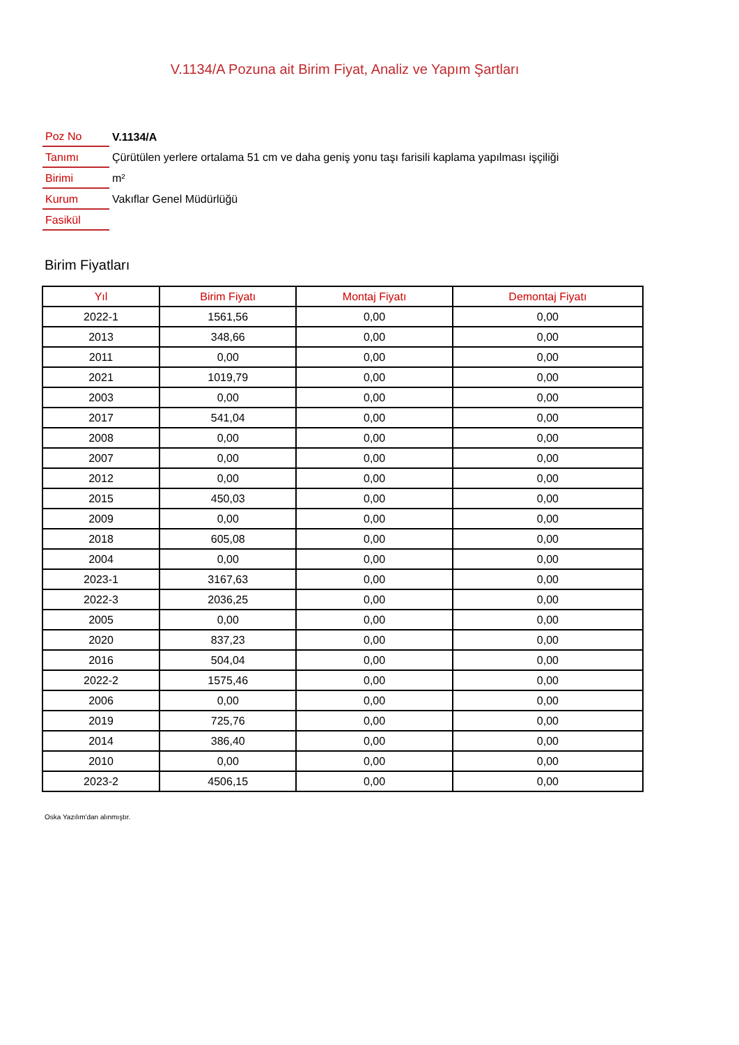V.1134/A Pozuna ait Birim Fiyat, Analiz ve Yapım Şartları
| Poz No | V.1134/A |
| Tanımı | Çürütülen yerlere ortalama 51 cm ve daha geniş yonu taşı farisili kaplama yapılması işçiliği |
| Birimi | m² |
| Kurum | Vakıflar Genel Müdürlüğü |
| Fasikül | |
Birim Fiyatları
| Yıl | Birim Fiyatı | Montaj Fiyatı | Demontaj Fiyatı |
| --- | --- | --- | --- |
| 2022-1 | 1561,56 | 0,00 | 0,00 |
| 2013 | 348,66 | 0,00 | 0,00 |
| 2011 | 0,00 | 0,00 | 0,00 |
| 2021 | 1019,79 | 0,00 | 0,00 |
| 2003 | 0,00 | 0,00 | 0,00 |
| 2017 | 541,04 | 0,00 | 0,00 |
| 2008 | 0,00 | 0,00 | 0,00 |
| 2007 | 0,00 | 0,00 | 0,00 |
| 2012 | 0,00 | 0,00 | 0,00 |
| 2015 | 450,03 | 0,00 | 0,00 |
| 2009 | 0,00 | 0,00 | 0,00 |
| 2018 | 605,08 | 0,00 | 0,00 |
| 2004 | 0,00 | 0,00 | 0,00 |
| 2023-1 | 3167,63 | 0,00 | 0,00 |
| 2022-3 | 2036,25 | 0,00 | 0,00 |
| 2005 | 0,00 | 0,00 | 0,00 |
| 2020 | 837,23 | 0,00 | 0,00 |
| 2016 | 504,04 | 0,00 | 0,00 |
| 2022-2 | 1575,46 | 0,00 | 0,00 |
| 2006 | 0,00 | 0,00 | 0,00 |
| 2019 | 725,76 | 0,00 | 0,00 |
| 2014 | 386,40 | 0,00 | 0,00 |
| 2010 | 0,00 | 0,00 | 0,00 |
| 2023-2 | 4506,15 | 0,00 | 0,00 |
Oska Yazılım'dan alınmıştır.